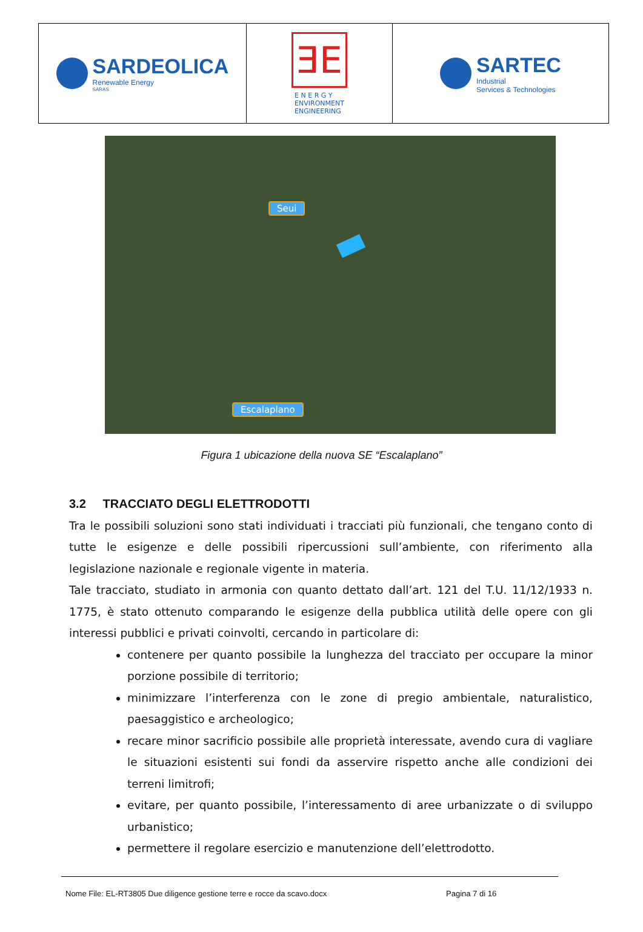SARDEOLICA
Renewable Energy
SARAS
ƎE
E N E R G Y
ENVIRONMENT
ENGINEERING
SARTEC
Industrial
Services & Technologies
Seui
Escalaplano
Figura 1 ubicazione della nuova SE “Escalaplano”
3.2 TRACCIATO DEGLI ELETTRODOTTI
Tra le possibili soluzioni sono stati individuati i tracciati più funzionali, che tengano conto di tutte le esigenze e delle possibili ripercussioni sull’ambiente, con riferimento alla legislazione nazionale e regionale vigente in materia.
Tale tracciato, studiato in armonia con quanto dettato dall’art. 121 del T.U. 11/12/1933 n. 1775, è stato ottenuto comparando le esigenze della pubblica utilità delle opere con gli interessi pubblici e privati coinvolti, cercando in particolare di:
contenere per quanto possibile la lunghezza del tracciato per occupare la minor porzione possibile di territorio;
minimizzare l’interferenza con le zone di pregio ambientale, naturalistico, paesaggistico e archeologico;
recare minor sacrificio possibile alle proprietà interessate, avendo cura di vagliare le situazioni esistenti sui fondi da asservire rispetto anche alle condizioni dei terreni limitrofi;
evitare, per quanto possibile, l’interessamento di aree urbanizzate o di sviluppo urbanistico;
permettere il regolare esercizio e manutenzione dell’elettrodotto.
Nome File: EL-RT3805 Due diligence gestione terre e rocce da scavo.docx Pagina 7 di 16